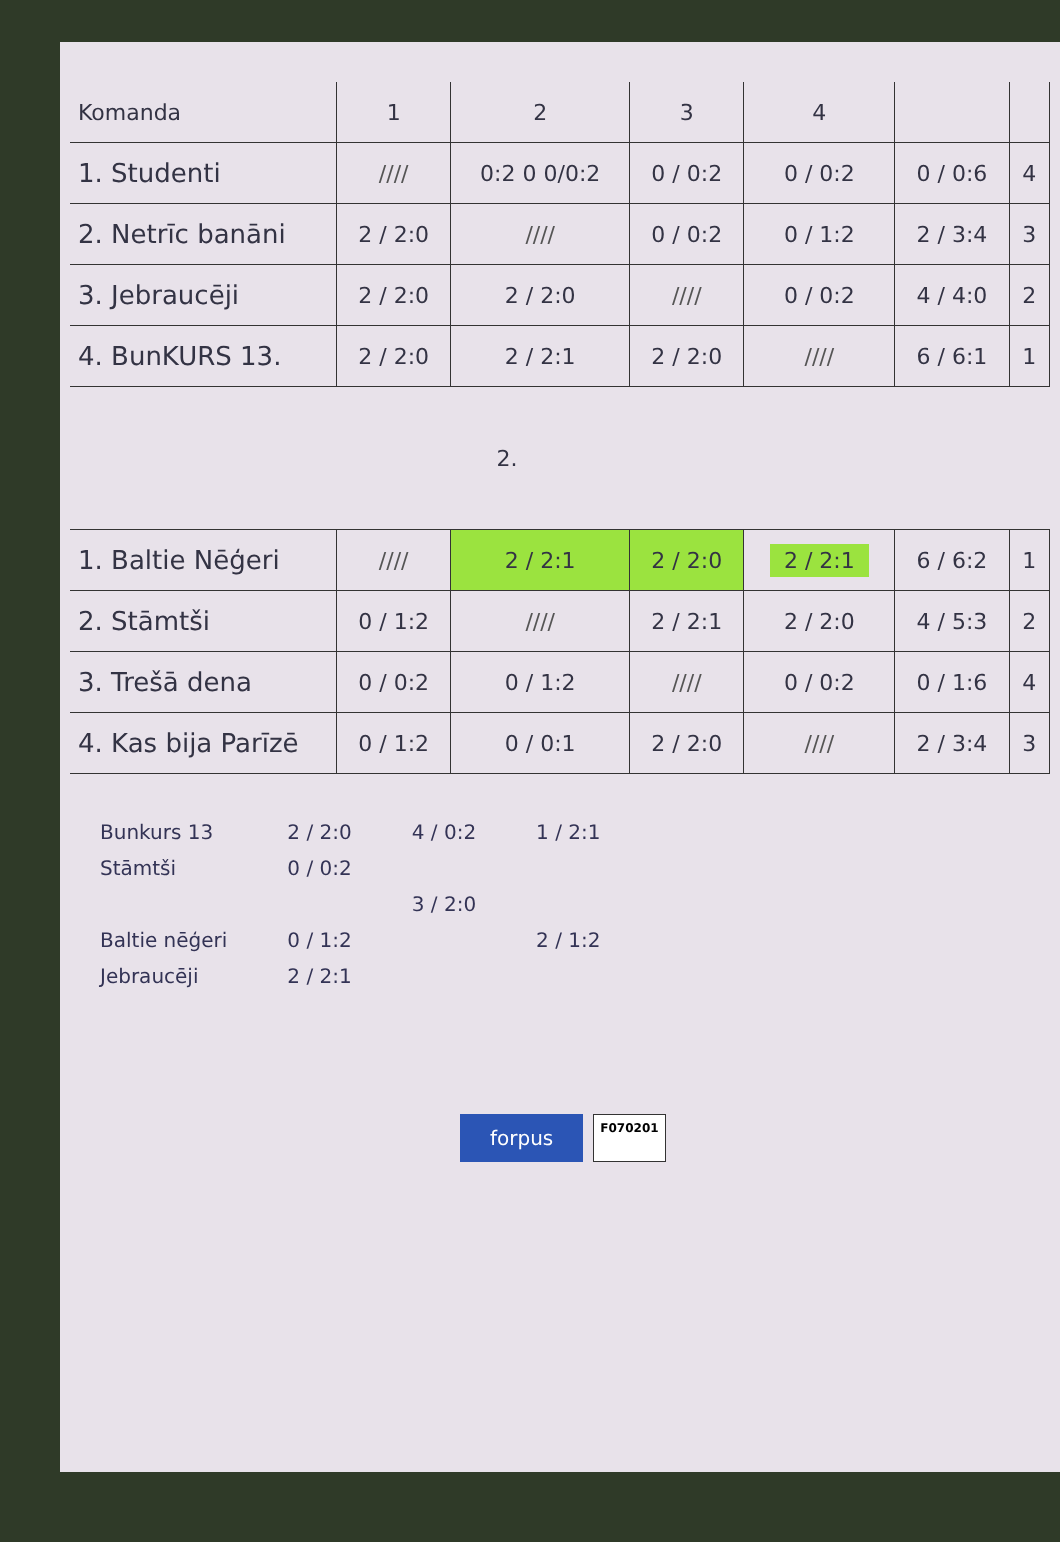| Komanda | 1 | 2 | 3 | 4 | | |
| --- | --- | --- | --- | --- | --- | --- |
| 1. Studenti | //// | 0:2 0 0/0:2 | 0 / 0:2 | 0 / 0:2 | 0 / 0:6 | 4 |
| 2. Netrīc banāni | 2 / 2:0 | //// | 0 / 0:2 | 0 / 1:2 | 2 / 3:4 | 3 |
| 3. Jebraucēji | 2 / 2:0 | 2 / 2:0 | //// | 0 / 0:2 | 4 / 4:0 | 2 |
| 4. BunKURS 13. | 2 / 2:0 | 2 / 2:1 | 2 / 2:0 | //// | 6 / 6:1 | 1 |
| | 2. | | | | | |
| 1. Baltie Nēģeri | //// | 2 / 2:1 | 2 / 2:0 | 2 / 2:1 | 6 / 6:2 | 1 |
| 2. Stāmtši | 0 / 1:2 | //// | 2 / 2:1 | 2 / 2:0 | 4 / 5:3 | 2 |
| 3. Trešā dena | 0 / 0:2 | 0 / 1:2 | //// | 0 / 0:2 | 0 / 1:6 | 4 |
| 4. Kas bija Parīzē | 0 / 1:2 | 0 / 0:1 | 2 / 2:0 | //// | 2 / 3:4 | 3 |
Bunkurs 13
Stāmtši
Baltie nēģeri
Jebraucēji
2 / 2:0
0 / 0:2
0 / 1:2
2 / 2:1
4 / 0:2
3 / 2:0
1 / 2:1
2 / 1:2
forpus F070201